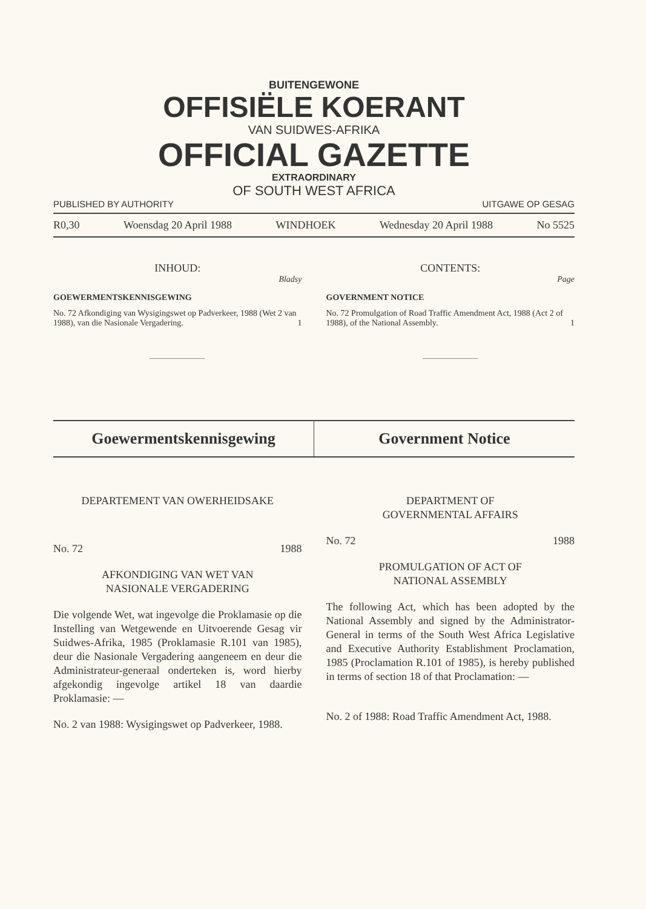BUITENGEWONE
OFFISIËLE KOERANT
VAN SUIDWES-AFRIKA
OFFICIAL GAZETTE
EXTRAORDINARY
OF SOUTH WEST AFRICA
PUBLISHED BY AUTHORITY UITGAWE OP GESAG
R0,30 Woensdag 20 April 1988 WINDHOEK Wednesday 20 April 1988 No 5525
INHOUD:
Bladsy
GOEWERMENTSKENNISGEWING
No. 72 Afkondiging van Wysigingswet op Padverkeer, 1988 (Wet 2 van 1988), van die Nasionale Vergadering. 1
CONTENTS:
Page
GOVERNMENT NOTICE
No. 72 Promulgation of Road Traffic Amendment Act, 1988 (Act 2 of 1988), of the National Assembly. 1
Goewermentskennisgewing Government Notice
DEPARTEMENT VAN OWERHEIDSAKE
No. 72 1988
AFKONDIGING VAN WET VAN
NASIONALE VERGADERING
Die volgende Wet, wat ingevolge die Proklamasie op die Instelling van Wetgewende en Uitvoerende Gesag vir Suidwes-Afrika, 1985 (Proklamasie R.101 van 1985), deur die Nasionale Vergadering aangeneem en deur die Administrateur-generaal onderteken is, word hierby afgekondig ingevolge artikel 18 van daardie Proklamasie: —
No. 2 van 1988: Wysigingswet op Padverkeer, 1988.
DEPARTMENT OF
GOVERNMENTAL AFFAIRS
No. 72 1988
PROMULGATION OF ACT OF
NATIONAL ASSEMBLY
The following Act, which has been adopted by the National Assembly and signed by the Administrator-General in terms of the South West Africa Legislative and Executive Authority Establishment Proclamation, 1985 (Proclamation R.101 of 1985), is hereby published in terms of section 18 of that Proclamation: —
No. 2 of 1988: Road Traffic Amendment Act, 1988.